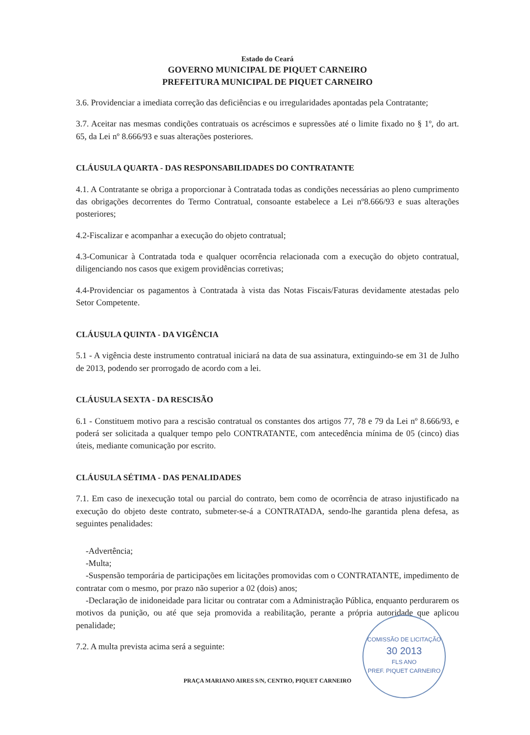Estado do Ceará
GOVERNO MUNICIPAL DE PIQUET CARNEIRO
PREFEITURA MUNICIPAL DE PIQUET CARNEIRO
3.6. Providenciar a imediata correção das deficiências e ou irregularidades apontadas pela Contratante;
3.7. Aceitar nas mesmas condições contratuais os acréscimos e supressões até o limite fixado no § 1º, do art. 65, da Lei nº 8.666/93 e suas alterações posteriores.
CLÁUSULA QUARTA - DAS RESPONSABILIDADES DO CONTRATANTE
4.1. A Contratante se obriga a proporcionar à Contratada todas as condições necessárias ao pleno cumprimento das obrigações decorrentes do Termo Contratual, consoante estabelece a Lei nº8.666/93 e suas alterações posteriores;
4.2-Fiscalizar e acompanhar a execução do objeto contratual;
4.3-Comunicar à Contratada toda e qualquer ocorrência relacionada com a execução do objeto contratual, diligenciando nos casos que exigem providências corretivas;
4.4-Providenciar os pagamentos à Contratada à vista das Notas Fiscais/Faturas devidamente atestadas pelo Setor Competente.
CLÁUSULA QUINTA - DA VIGÊNCIA
5.1 - A vigência deste instrumento contratual iniciará na data de sua assinatura, extinguindo-se em 31 de Julho de 2013, podendo ser prorrogado de acordo com a lei.
CLÁUSULA SEXTA - DA RESCISÃO
6.1 - Constituem motivo para a rescisão contratual os constantes dos artigos 77, 78 e 79 da Lei nº 8.666/93, e poderá ser solicitada a qualquer tempo pelo CONTRATANTE, com antecedência mínima de 05 (cinco) dias úteis, mediante comunicação por escrito.
CLÁUSULA SÉTIMA - DAS PENALIDADES
7.1. Em caso de inexecução total ou parcial do contrato, bem como de ocorrência de atraso injustificado na execução do objeto deste contrato, submeter-se-á a CONTRATADA, sendo-lhe garantida plena defesa, as seguintes penalidades:
-Advertência;
-Multa;
-Suspensão temporária de participações em licitações promovidas com o CONTRATANTE, impedimento de contratar com o mesmo, por prazo não superior a 02 (dois) anos;
-Declaração de inidoneidade para licitar ou contratar com a Administração Pública, enquanto perdurarem os motivos da punição, ou até que seja promovida a reabilitação, perante a própria autoridade que aplicou penalidade;
7.2. A multa prevista acima será a seguinte:
PRAÇA MARIANO AIRES S/N, CENTRO, PIQUET CARNEIRO
COMISSÃO DE LICITAÇÃO
30 2013
FLS ANO
PREF. PIQUET CARNEIRO